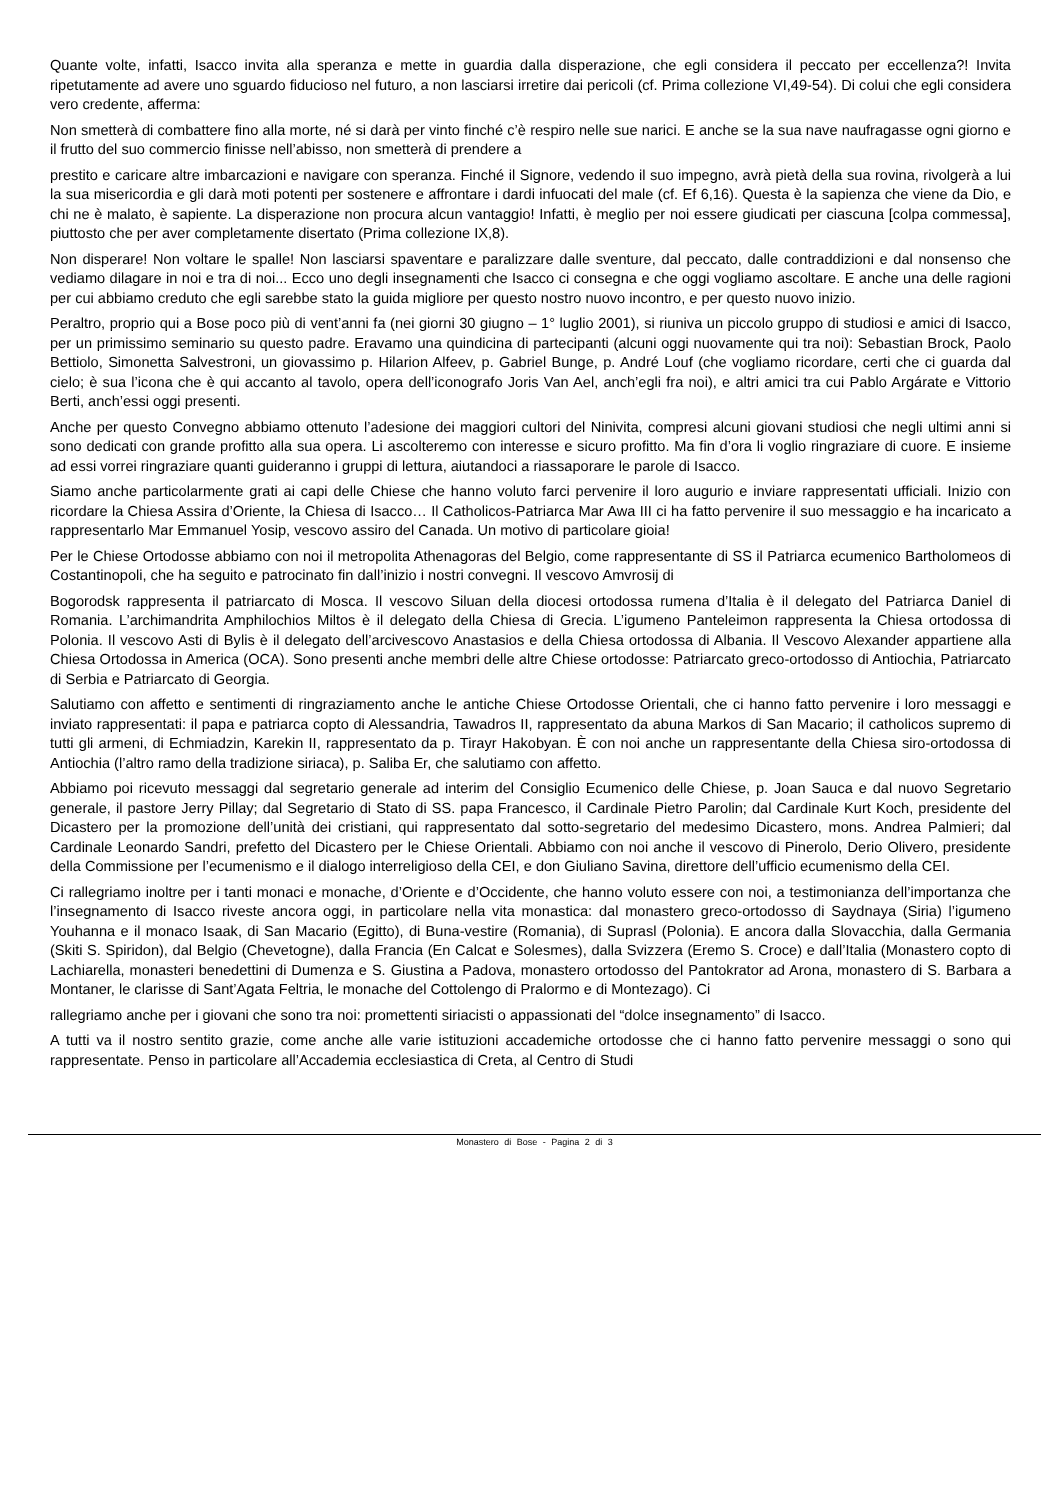Quante volte, infatti, Isacco invita alla speranza e mette in guardia dalla disperazione, che egli considera il peccato per eccellenza?! Invita ripetutamente ad avere uno sguardo fiducioso nel futuro, a non lasciarsi irretire dai pericoli (cf. Prima collezione VI,49-54). Di colui che egli considera vero credente, afferma:
Non smetterà di combattere fino alla morte, né si darà per vinto finché c’è respiro nelle sue narici. E anche se la sua nave naufragasse ogni giorno e il frutto del suo commercio finisse nell’abisso, non smetterà di prendere a
prestito e caricare altre imbarcazioni e navigare con speranza. Finché il Signore, vedendo il suo impegno, avrà pietà della sua rovina, rivolgerà a lui la sua misericordia e gli darà moti potenti per sostenere e affrontare i dardi infuocati del male (cf. Ef 6,16). Questa è la sapienza che viene da Dio, e chi ne è malato, è sapiente. La disperazione non procura alcun vantaggio! Infatti, è meglio per noi essere giudicati per ciascuna [colpa commessa], piuttosto che per aver completamente disertato (Prima collezione IX,8).
Non disperare! Non voltare le spalle! Non lasciarsi spaventare e paralizzare dalle sventure, dal peccato, dalle contraddizioni e dal nonsenso che vediamo dilagare in noi e tra di noi... Ecco uno degli insegnamenti che Isacco ci consegna e che oggi vogliamo ascoltare. E anche una delle ragioni per cui abbiamo creduto che egli sarebbe stato la guida migliore per questo nostro nuovo incontro, e per questo nuovo inizio.
Peraltro, proprio qui a Bose poco più di vent’anni fa (nei giorni 30 giugno – 1° luglio 2001), si riuniva un piccolo gruppo di studiosi e amici di Isacco, per un primissimo seminario su questo padre. Eravamo una quindicina di partecipanti (alcuni oggi nuovamente qui tra noi): Sebastian Brock, Paolo Bettiolo, Simonetta Salvestroni, un giovassimo p. Hilarion Alfeev, p. Gabriel Bunge, p. André Louf (che vogliamo ricordare, certi che ci guarda dal cielo; è sua l’icona che è qui accanto al tavolo, opera dell’iconografo Joris Van Ael, anch’egli fra noi), e altri amici tra cui Pablo Argárate e Vittorio Berti, anch’essi oggi presenti.
Anche per questo Convegno abbiamo ottenuto l’adesione dei maggiori cultori del Ninivita, compresi alcuni giovani studiosi che negli ultimi anni si sono dedicati con grande profitto alla sua opera. Li ascolteremo con interesse e sicuro profitto. Ma fin d’ora li voglio ringraziare di cuore. E insieme ad essi vorrei ringraziare quanti guideranno i gruppi di lettura, aiutandoci a riassaporare le parole di Isacco.
Siamo anche particolarmente grati ai capi delle Chiese che hanno voluto farci pervenire il loro augurio e inviare rappresentati ufficiali. Inizio con ricordare la Chiesa Assira d’Oriente, la Chiesa di Isacco… Il Catholicos-Patriarca Mar Awa III ci ha fatto pervenire il suo messaggio e ha incaricato a rappresentarlo Mar Emmanuel Yosip, vescovo assiro del Canada. Un motivo di particolare gioia!
Per le Chiese Ortodosse abbiamo con noi il metropolita Athenagoras del Belgio, come rappresentante di SS il Patriarca ecumenico Bartholomeos di Costantinopoli, che ha seguito e patrocinato fin dall’inizio i nostri convegni. Il vescovo Amvrosij di
Bogorodsk rappresenta il patriarcato di Mosca. Il vescovo Siluan della diocesi ortodossa rumena d’Italia è il delegato del Patriarca Daniel di Romania. L’archimandrita Amphilochios Miltos è il delegato della Chiesa di Grecia. L’igumeno Panteleimon rappresenta la Chiesa ortodossa di Polonia. Il vescovo Asti di Bylis è il delegato dell’arcivescovo Anastasios e della Chiesa ortodossa di Albania. Il Vescovo Alexander appartiene alla Chiesa Ortodossa in America (OCA). Sono presenti anche membri delle altre Chiese ortodosse: Patriarcato greco-ortodosso di Antiochia, Patriarcato di Serbia e Patriarcato di Georgia.
Salutiamo con affetto e sentimenti di ringraziamento anche le antiche Chiese Ortodosse Orientali, che ci hanno fatto pervenire i loro messaggi e inviato rappresentati: il papa e patriarca copto di Alessandria, Tawadros II, rappresentato da abuna Markos di San Macario; il catholicos supremo di tutti gli armeni, di Echmiadzin, Karekin II, rappresentato da p. Tirayr Hakobyan. È con noi anche un rappresentante della Chiesa siro-ortodossa di Antiochia (l’altro ramo della tradizione siriaca), p. Saliba Er, che salutiamo con affetto.
Abbiamo poi ricevuto messaggi dal segretario generale ad interim del Consiglio Ecumenico delle Chiese, p. Joan Sauca e dal nuovo Segretario generale, il pastore Jerry Pillay; dal Segretario di Stato di SS. papa Francesco, il Cardinale Pietro Parolin; dal Cardinale Kurt Koch, presidente del Dicastero per la promozione dell’unità dei cristiani, qui rappresentato dal sotto-segretario del medesimo Dicastero, mons. Andrea Palmieri; dal Cardinale Leonardo Sandri, prefetto del Dicastero per le Chiese Orientali. Abbiamo con noi anche il vescovo di Pinerolo, Derio Olivero, presidente della Commissione per l’ecumenismo e il dialogo interreligioso della CEI, e don Giuliano Savina, direttore dell’ufficio ecumenismo della CEI.
Ci rallegriamo inoltre per i tanti monaci e monache, d’Oriente e d’Occidente, che hanno voluto essere con noi, a testimonianza dell’importanza che l’insegnamento di Isacco riveste ancora oggi, in particolare nella vita monastica: dal monastero greco-ortodosso di Saydnaya (Siria) l’igumeno Youhanna e il monaco Isaak, di San Macario (Egitto), di Buna-vestire (Romania), di Suprasl (Polonia). E ancora dalla Slovacchia, dalla Germania (Skiti S. Spiridon), dal Belgio (Chevetogne), dalla Francia (En Calcat e Solesmes), dalla Svizzera (Eremo S. Croce) e dall’Italia (Monastero copto di Lachiarella, monasteri benedettini di Dumenza e S. Giustina a Padova, monastero ortodosso del Pantokrator ad Arona, monastero di S. Barbara a Montaner, le clarisse di Sant’Agata Feltria, le monache del Cottolengo di Pralormo e di Montezago). Ci
rallegriamo anche per i giovani che sono tra noi: promettenti siriacisti o appassionati del “dolce insegnamento” di Isacco.
A tutti va il nostro sentito grazie, come anche alle varie istituzioni accademiche ortodosse che ci hanno fatto pervenire messaggi o sono qui rappresentate. Penso in particolare all’Accademia ecclesiastica di Creta, al Centro di Studi
Monastero di Bose - Pagina 2 di 3